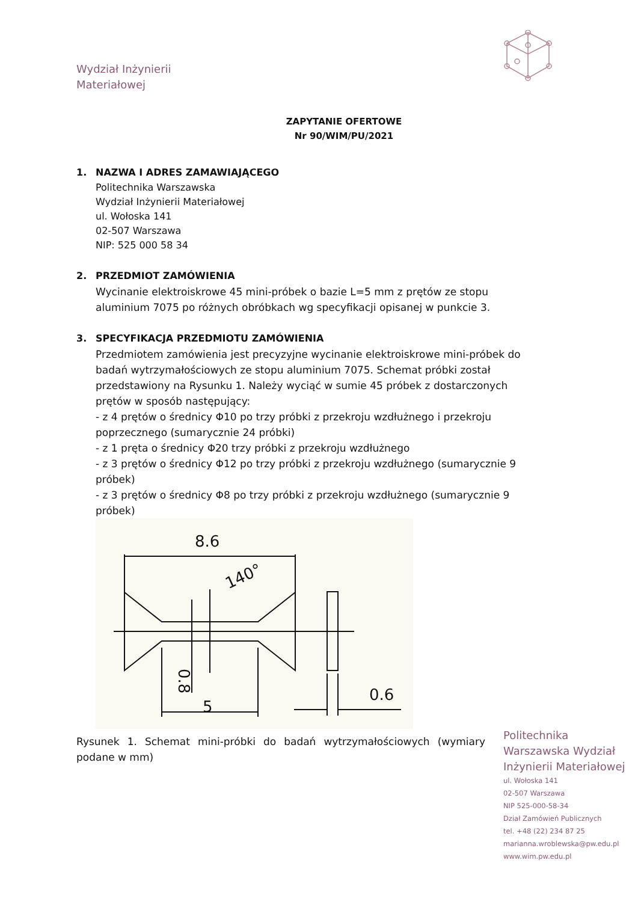Wydział Inżynierii
Materiałowej
ZAPYTANIE OFERTOWE
Nr 90/WIM/PU/2021
1. NAZWA I ADRES ZAMAWIAJĄCEGO
Politechnika Warszawska
Wydział Inżynierii Materiałowej
ul. Wołoska 141
02-507 Warszawa
NIP: 525 000 58 34
2. PRZEDMIOT ZAMÓWIENIA
Wycinanie elektroiskrowe 45 mini-próbek o bazie L=5 mm z prętów ze stopu aluminium 7075 po różnych obróbkach wg specyfikacji opisanej w punkcie 3.
3. SPECYFIKACJA PRZEDMIOTU ZAMÓWIENIA
Przedmiotem zamówienia jest precyzyjne wycinanie elektroiskrowe mini-próbek do badań wytrzymałościowych ze stopu aluminium 7075. Schemat próbki został przedstawiony na Rysunku 1. Należy wyciąć w sumie 45 próbek z dostarczonych prętów w sposób następujący:
- z 4 prętów o średnicy Φ10 po trzy próbki z przekroju wzdłużnego i przekroju poprzecznego (sumarycznie 24 próbki)
- z 1 pręta o średnicy Φ20 trzy próbki z przekroju wzdłużnego
- z 3 prętów o średnicy Φ12 po trzy próbki z przekroju wzdłużnego (sumarycznie 9 próbek)
- z 3 prętów o średnicy Φ8 po trzy próbki z przekroju wzdłużnego (sumarycznie 9 próbek)
8.6
140°
5
0.6
0.8
Rysunek 1. Schemat mini-próbki do badań wytrzymałościowych (wymiary podane w mm)
Politechnika
Warszawska Wydział
Inżynierii Materiałowej
ul. Wołoska 141
02-507 Warszawa
NIP 525-000-58-34
Dział Zamówień Publicznych
tel. +48 (22) 234 87 25
marianna.wroblewska@pw.edu.pl
www.wim.pw.edu.pl